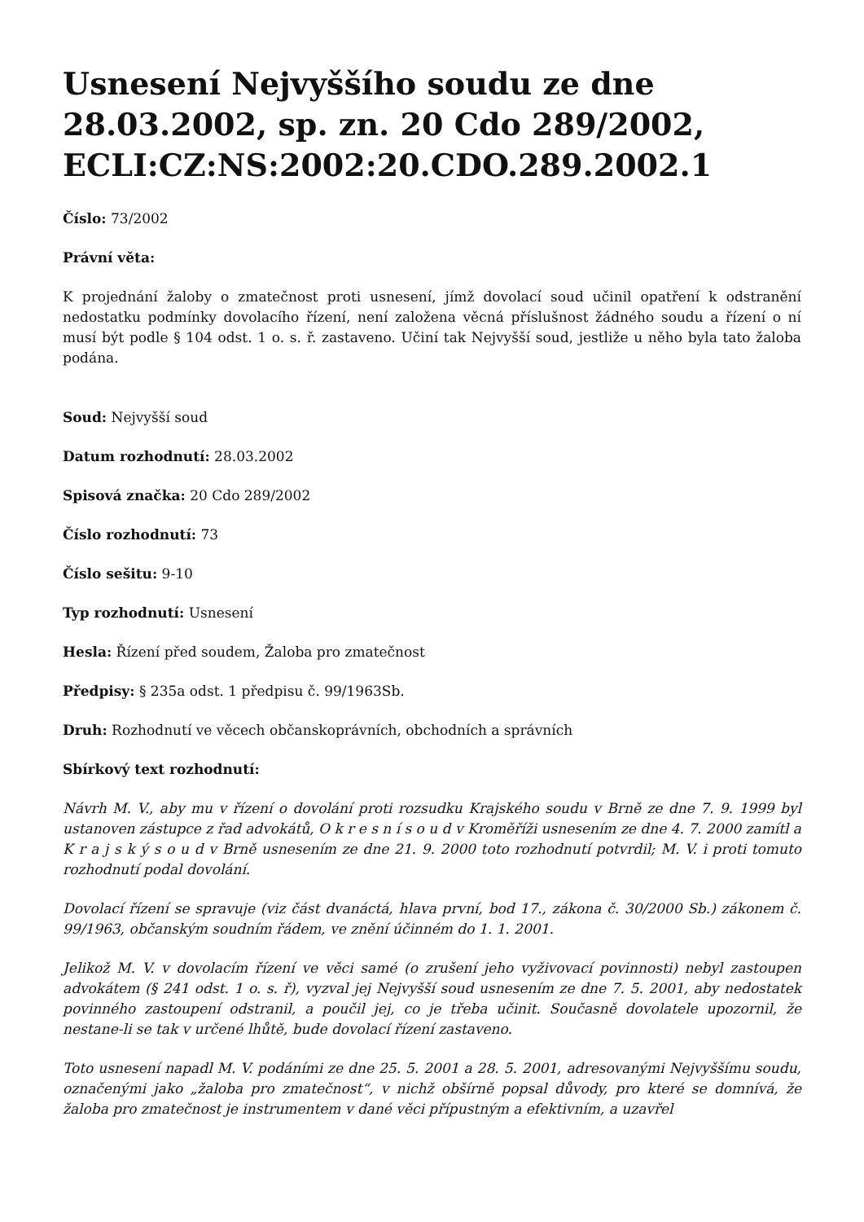Usnesení Nejvyššího soudu ze dne 28.03.2002, sp. zn. 20 Cdo 289/2002, ECLI:CZ:NS:2002:20.CDO.289.2002.1
Číslo: 73/2002
Právní věta:
K projednání žaloby o zmatečnost proti usnesení, jímž dovolací soud učinil opatření k odstranění nedostatku podmínky dovolacího řízení, není založena věcná příslušnost žádného soudu a řízení o ní musí být podle § 104 odst. 1 o. s. ř. zastaveno. Učiní tak Nejvyšší soud, jestliže u něho byla tato žaloba podána.
Soud: Nejvyšší soud
Datum rozhodnutí: 28.03.2002
Spisová značka: 20 Cdo 289/2002
Číslo rozhodnutí: 73
Číslo sešitu: 9-10
Typ rozhodnutí: Usnesení
Hesla: Řízení před soudem, Žaloba pro zmatečnost
Předpisy: § 235a odst. 1 předpisu č. 99/1963Sb.
Druh: Rozhodnutí ve věcech občanskoprávních, obchodních a správních
Sbírkový text rozhodnutí:
Návrh M. V., aby mu v řízení o dovolání proti rozsudku Krajského soudu v Brně ze dne 7. 9. 1999 byl ustanoven zástupce z řad advokátů, O k r e s n í s o u d v Kroměříži usnesením ze dne 4. 7. 2000 zamítl a K r a j s k ý s o u d v Brně usnesením ze dne 21. 9. 2000 toto rozhodnutí potvrdil; M. V. i proti tomuto rozhodnutí podal dovolání.
Dovolací řízení se spravuje (viz část dvanáctá, hlava první, bod 17., zákona č. 30/2000 Sb.) zákonem č. 99/1963, občanským soudním řádem, ve znění účinném do 1. 1. 2001.
Jelikož M. V. v dovolacím řízení ve věci samé (o zrušení jeho vyživovací povinnosti) nebyl zastoupen advokátem (§ 241 odst. 1 o. s. ř), vyzval jej Nejvyšší soud usnesením ze dne 7. 5. 2001, aby nedostatek povinného zastoupení odstranil, a poučil jej, co je třeba učinit. Současně dovolatele upozornil, že nestane-li se tak v určené lhůtě, bude dovolací řízení zastaveno.
Toto usnesení napadl M. V. podáními ze dne 25. 5. 2001 a 28. 5. 2001, adresovanými Nejvyššímu soudu, označenými jako „žaloba pro zmatečnost“, v nichž obšírně popsal důvody, pro které se domnívá, že žaloba pro zmatečnost je instrumentem v dané věci přípustným a efektivním, a uzavřel